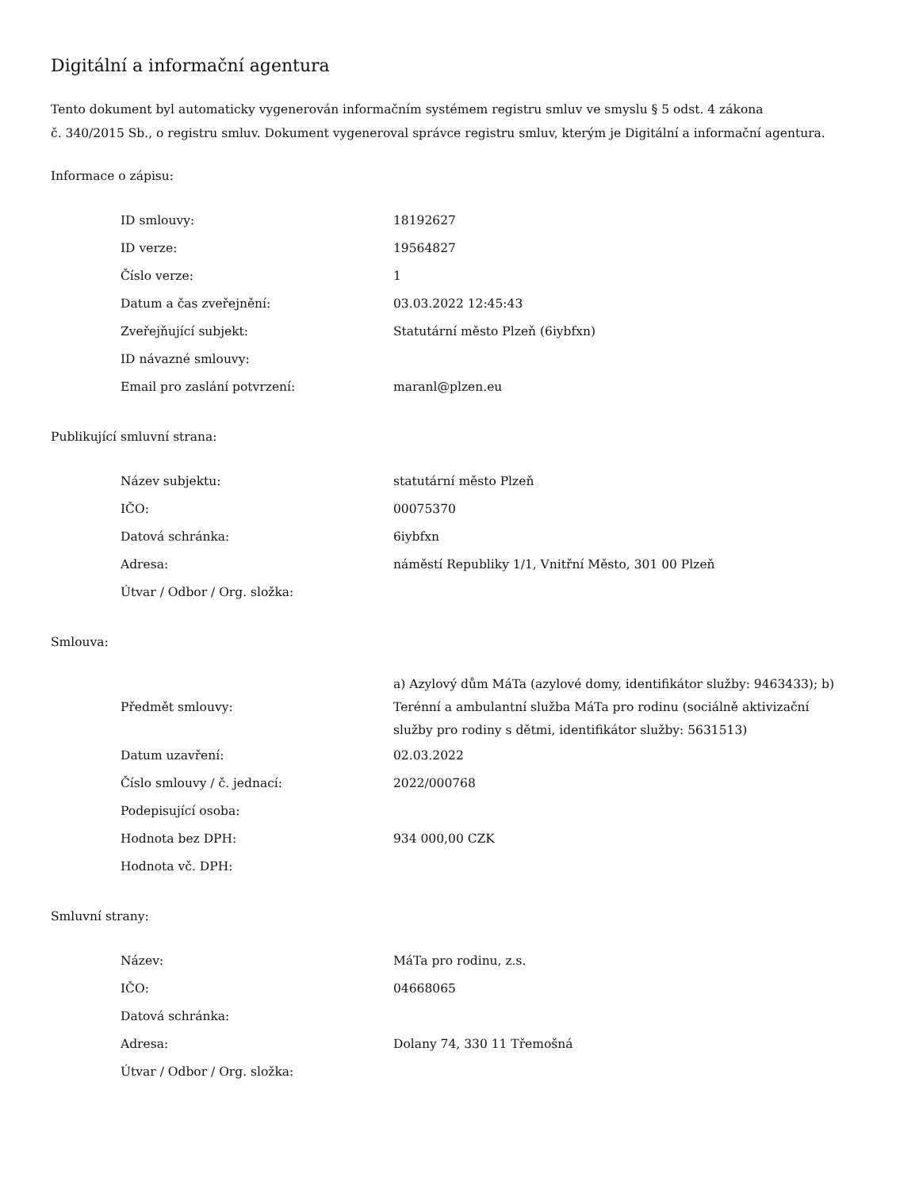Digitální a informační agentura
Tento dokument byl automaticky vygenerován informačním systémem registru smluv ve smyslu § 5 odst. 4 zákona
č. 340/2015 Sb., o registru smluv. Dokument vygeneroval správce registru smluv, kterým je Digitální a informační agentura.
Informace o zápisu:
| ID smlouvy: | 18192627 |
| ID verze: | 19564827 |
| Číslo verze: | 1 |
| Datum a čas zveřejnění: | 03.03.2022 12:45:43 |
| Zveřejňující subjekt: | Statutární město Plzeň (6iybfxn) |
| ID návazné smlouvy: | |
| Email pro zaslání potvrzení: | maranl@plzen.eu |
Publikující smluvní strana:
| Název subjektu: | statutární město Plzeň |
| IČO: | 00075370 |
| Datová schránka: | 6iybfxn |
| Adresa: | náměstí Republiky 1/1, Vnitřní Město, 301 00 Plzeň |
| Útvar / Odbor / Org. složka: | |
Smlouva:
| Předmět smlouvy: | a) Azylový dům MáTa (azylové domy, identifikátor služby: 9463433); b) Terénní a ambulantní služba MáTa pro rodinu (sociálně aktivizační služby pro rodiny s dětmi, identifikátor služby: 5631513) |
| Datum uzavření: | 02.03.2022 |
| Číslo smlouvy / č. jednací: | 2022/000768 |
| Podepisující osoba: | |
| Hodnota bez DPH: | 934 000,00 CZK |
| Hodnota vč. DPH: | |
Smluvní strany:
| Název: | MáTa pro rodinu, z.s. |
| IČO: | 04668065 |
| Datová schránka: | |
| Adresa: | Dolany 74, 330 11 Třemošná |
| Útvar / Odbor / Org. složka: | |